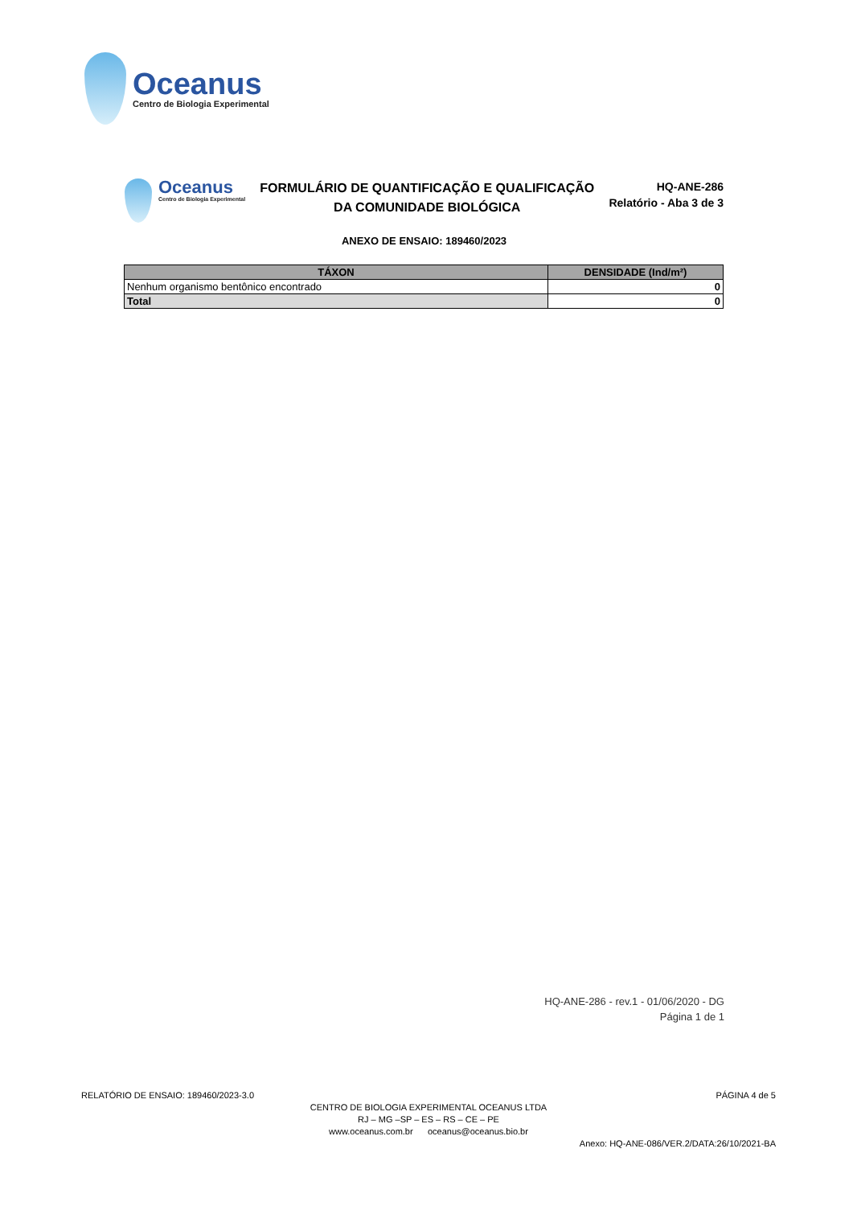Oceanus
Centro de Biologia Experimental
Oceanus
Centro de Biologia Experimental
FORMULÁRIO DE QUANTIFICAÇÃO E QUALIFICAÇÃO
DA COMUNIDADE BIOLÓGICA
HQ-ANE-286
Relatório - Aba 3 de 3
ANEXO DE ENSAIO: 189460/2023
| TÁXON | DENSIDADE (Ind/m²) |
| --- | --- |
| Nenhum organismo bentônico encontrado | 0 |
| Total | 0 |
HQ-ANE-286 - rev.1 - 01/06/2020 - DG
Página 1 de 1
RELATÓRIO DE ENSAIO: 189460/2023-3.0 PÁGINA 4 de 5
CENTRO DE BIOLOGIA EXPERIMENTAL OCEANUS LTDA
RJ – MG –SP – ES – RS – CE – PE
www.oceanus.com.br oceanus@oceanus.bio.br
Anexo: HQ-ANE-086/VER.2/DATA:26/10/2021-BA